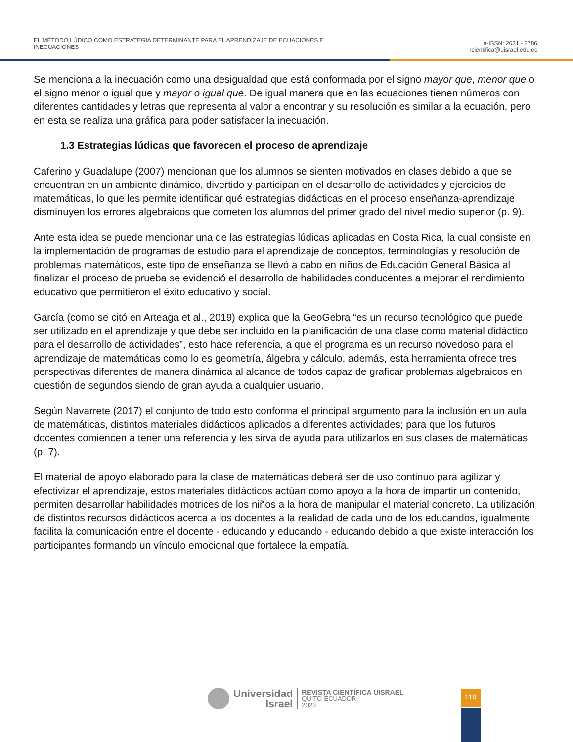EL MÉTODO LÚDICO COMO ESTRATEGIA DETERMINANTE PARA EL APRENDIZAJE DE ECUACIONES E
INECUACIONES
e-ISSN: 2631 - 2786
rcientifica@uisrael.edu.ec
Se menciona a la inecuación como una desigualdad que está conformada por el signo mayor que, menor que o el signo menor o igual que y mayor o igual que. De igual manera que en las ecuaciones tienen números con diferentes cantidades y letras que representa al valor a encontrar y su resolución es similar a la ecuación, pero en esta se realiza una gráfica para poder satisfacer la inecuación.
1.3 Estrategias lúdicas que favorecen el proceso de aprendizaje
Caferino y Guadalupe (2007) mencionan que los alumnos se sienten motivados en clases debido a que se encuentran en un ambiente dinámico, divertido y participan en el desarrollo de actividades y ejercicios de matemáticas, lo que les permite identificar qué estrategias didácticas en el proceso enseñanza-aprendizaje disminuyen los errores algebraicos que cometen los alumnos del primer grado del nivel medio superior (p. 9).
Ante esta idea se puede mencionar una de las estrategias lúdicas aplicadas en Costa Rica, la cual consiste en la implementación de programas de estudio para el aprendizaje de conceptos, terminologías y resolución de problemas matemáticos, este tipo de enseñanza se llevó a cabo en niños de Educación General Básica al finalizar el proceso de prueba se evidenció el desarrollo de habilidades conducentes a mejorar el rendimiento educativo que permitieron el éxito educativo y social.
García (como se citó en Arteaga et al., 2019) explica que la GeoGebra “es un recurso tecnológico que puede ser utilizado en el aprendizaje y que debe ser incluido en la planificación de una clase como material didáctico para el desarrollo de actividades”, esto hace referencia, a que el programa es un recurso novedoso para el aprendizaje de matemáticas como lo es geometría, álgebra y cálculo, además, esta herramienta ofrece tres perspectivas diferentes de manera dinámica al alcance de todos capaz de graficar problemas algebraicos en cuestión de segundos siendo de gran ayuda a cualquier usuario.
Según Navarrete (2017) el conjunto de todo esto conforma el principal argumento para la inclusión en un aula de matemáticas, distintos materiales didácticos aplicados a diferentes actividades; para que los futuros docentes comiencen a tener una referencia y les sirva de ayuda para utilizarlos en sus clases de matemáticas (p. 7).
El material de apoyo elaborado para la clase de matemáticas deberá ser de uso continuo para agilizar y efectivizar el aprendizaje, estos materiales didácticos actúan como apoyo a la hora de impartir un contenido, permiten desarrollar habilidades motrices de los niños a la hora de manipular el material concreto. La utilización de distintos recursos didácticos acerca a los docentes a la realidad de cada uno de los educandos, igualmente facilita la comunicación entre el docente - educando y educando - educando debido a que existe interacción los participantes formando un vínculo emocional que fortalece la empatía.
Universidad
Israel
REVISTA CIENTÍFICA UISRAEL
QUITO-ECUADOR
2023
119